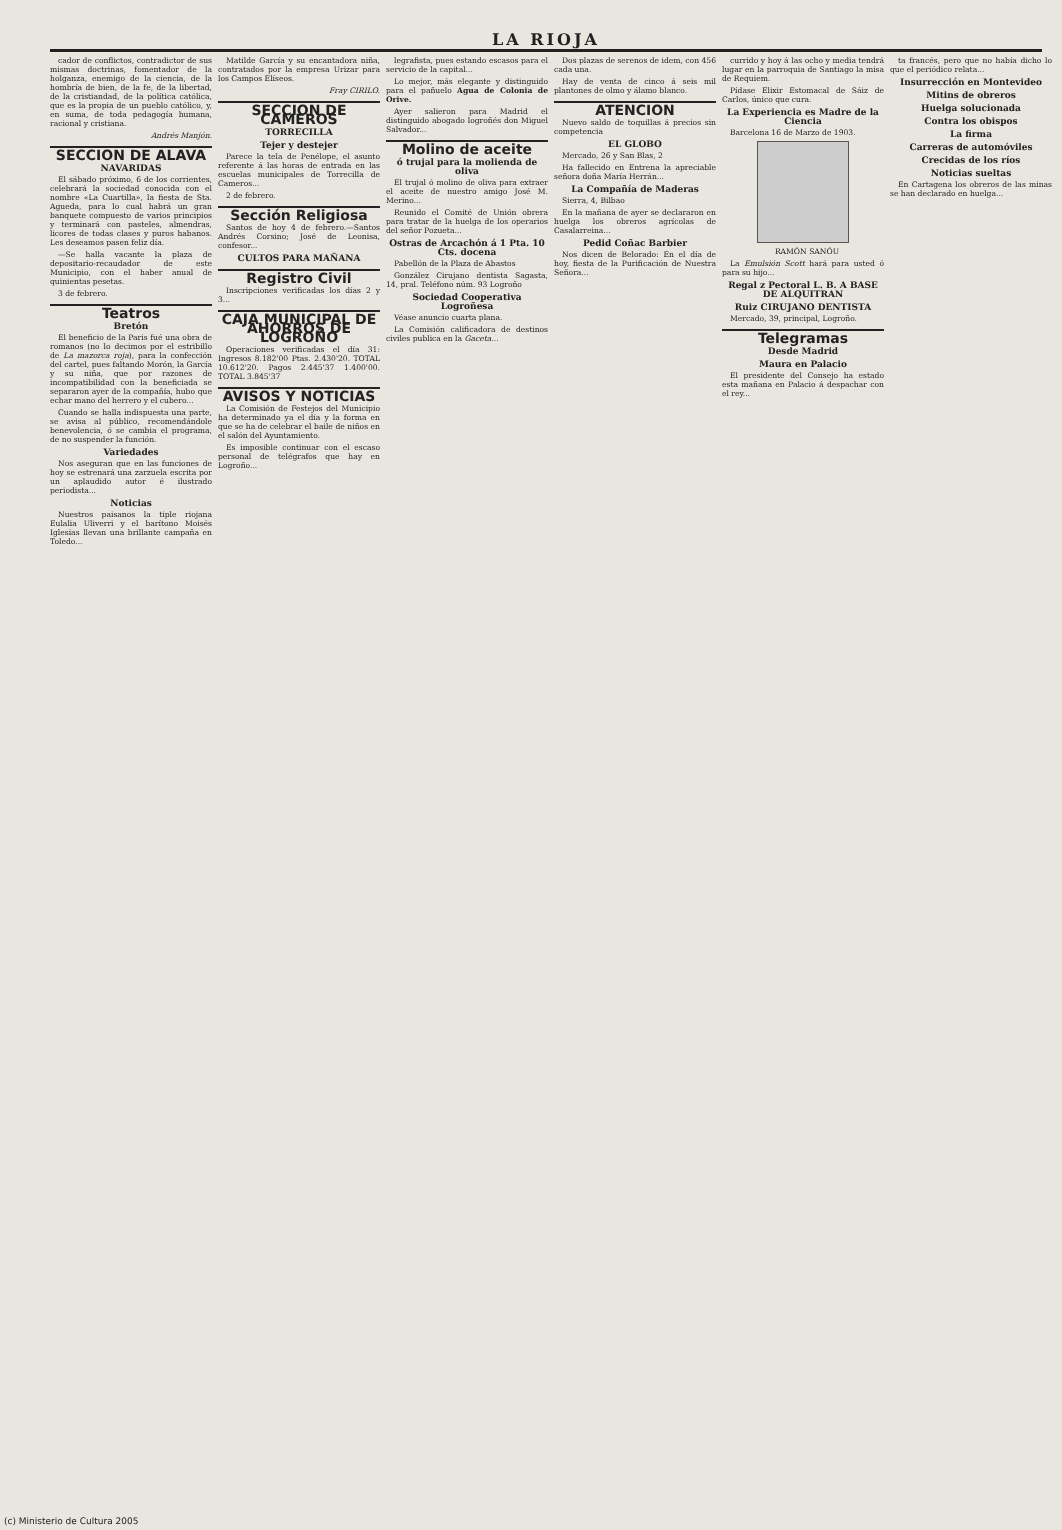LA RIOJA
cador de conflictos, contradictor de sus mismas doctrinas, fomentador de la holganza, enemigo de la ciencia, de la hombría de bien, de la fe, de la libertad, de la cristiandad, de la política católica, que es la propia de un pueblo católico, y, en suma, de toda pedagogía humana, racional y cristiana.
Andrés Manjón.
SECCION DE ALAVA
NAVARIDAS
El sábado próximo, 6 de los corrientes, celebrará la sociedad conocida con el nombre «La Cuartilla», la fiesta de Sta. Agueda, para lo cual habrá un gran banquete compuesto de varios principios y terminará con pasteles, almendras, licores de todas clases y puros habanos. Les deseamos pasen feliz día.
—Se halla vacante la plaza de depositario-recaudador de este Municipio, con el haber anual de quinientas pesetas.
3 de febrero.
Teatros
Bretón
El beneficio de la Paris fué una obra de romanos (no lo decimos por el estribillo de La mazorca roja), para la confección del cartel, pues faltando Morón, la García y su niña, que por razones de incompatibilidad con la beneficiada se separaron ayer de la compañía, hubo que echar mano del herrero y el cubero...
Cuando se halla indispuesta una parte, se avisa al público, recomendándole benevolencia, ó se cambia el programa, de no suspender la función.
Variedades
Nos aseguran que en las funciones de hoy se estrenará una zarzuela escrita por un aplaudido autor é ilustrado periodista...
Noticias
Nuestros paisanos la tiple riojana Eulalia Uliverri y el barítono Moisés Iglesias llevan una brillante campaña en Toledo...
Matilde García y su encantadora niña, contratados por la empresa Urizar para los Campos Elíseos.
Fray CIRILO.
SECCION DE CAMEROS
TORRECILLA
Tejer y destejer
Parece la tela de Penélope, el asunto referente á las horas de entrada en las escuelas municipales de Torrecilla de Cameros...
2 de febrero.
Sección Religiosa
Santos de hoy 4 de febrero.—Santos Andrés Corsino; José de Leonisa, confesor...
CULTOS PARA MAÑANA
Registro Civil
Inscripciones verificadas los días 2 y 3...
CAJA MUNICIPAL DE AHORROS DE LOGROÑO
Operaciones verificadas el día 31: Ingresos 8.182'00 Ptas. 2.430'20. TOTAL 10.612'20. Pagos 2.445'37 1.400'00. TOTAL 3.845'37
AVISOS Y NOTICIAS
La Comisión de Festejos del Municipio ha determinado ya el día y la forma en que se ha de celebrar el baile de niños en el salón del Ayuntamiento.
Es imposible continuar con el escaso personal de telégrafos que hay en Logroño...
legrafista, pues estando escasos para el servicio de la capital...
Lo mejor, más elegante y distinguido para el pañuelo Agua de Colonia de Orive.
Ayer salieron para Madrid el distinguido abogado logroñés don Miguel Salvador...
Molino de aceite
ó trujal para la molienda de oliva
El trujal ó molino de oliva para extraer el aceite de nuestro amigo José M. Merino...
Reunido el Comité de Unión obrera para tratar de la huelga de los operarios del señor Pozueta...
Ostras de Arcachón á 1 Pta. 10 Cts. docena
Pabellón de la Plaza de Abastos
González Cirujano dentista Sagasta, 14, pral. Teléfono núm. 93 Logroño
Sociedad Cooperativa Logroñesa
Véase anuncio cuarta plana.
La Comisión calificadora de destinos civiles publica en la Gaceta...
Dos plazas de serenos de idem, con 456 cada una.
Hay de venta de cinco á seis mil plantones de olmo y álamo blanco.
ATENCION
Nuevo saldo de toquillas á precios sin competencia
EL GLOBO
Mercado, 26 y San Blas, 2
Ha fallecido en Entrena la apreciable señora doña María Herrán...
La Compañía de Maderas
Sierra, 4, Bilbao
En la mañana de ayer se declararon en huelga los obreros agrícolas de Casalarreina...
Pedid Coñac Barbier
Nos dicen de Belorado: En el día de hoy, fiesta de la Purificación de Nuestra Señora...
currido y hoy á las ocho y media tendrá lugar en la parroquia de Santiago la misa de Requiem.
Pídase Elixir Estomacal de Sáiz de Carlos, único que cura.
La Experiencia es Madre de la Ciencia
Barcelona 16 de Marzo de 1903.
RAMÓN SANÓU
La Emulsión Scott hará para usted ó para su hijo...
Regal z Pectoral L. B. A BASE DE ALQUITRAN
Ruiz CIRUJANO DENTISTA
Mercado, 39, principal, Logroño.
Telegramas
Desde Madrid
Maura en Palacio
El presidente del Consejo ha estado esta mañana en Palacio á despachar con el rey...
ta francés, pero que no había dicho lo que el periódico relata...
Insurrección en Montevideo
Mitins de obreros
Huelga solucionada
Contra los obispos
La firma
Carreras de automóviles
Crecidas de los ríos
Noticias sueltas
En Cartagena los obreros de las minas se han declarado en huelga...
(c) Ministerio de Cultura 2005